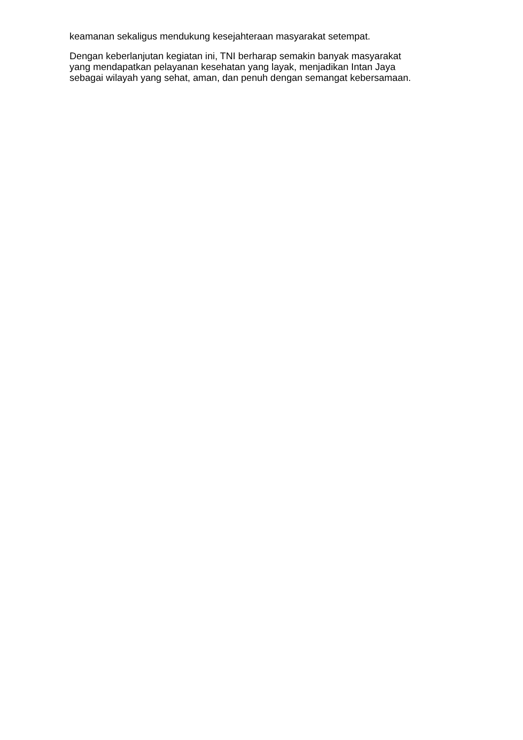keamanan sekaligus mendukung kesejahteraan masyarakat setempat.
Dengan keberlanjutan kegiatan ini, TNI berharap semakin banyak masyarakat
yang mendapatkan pelayanan kesehatan yang layak, menjadikan Intan Jaya
sebagai wilayah yang sehat, aman, dan penuh dengan semangat kebersamaan.